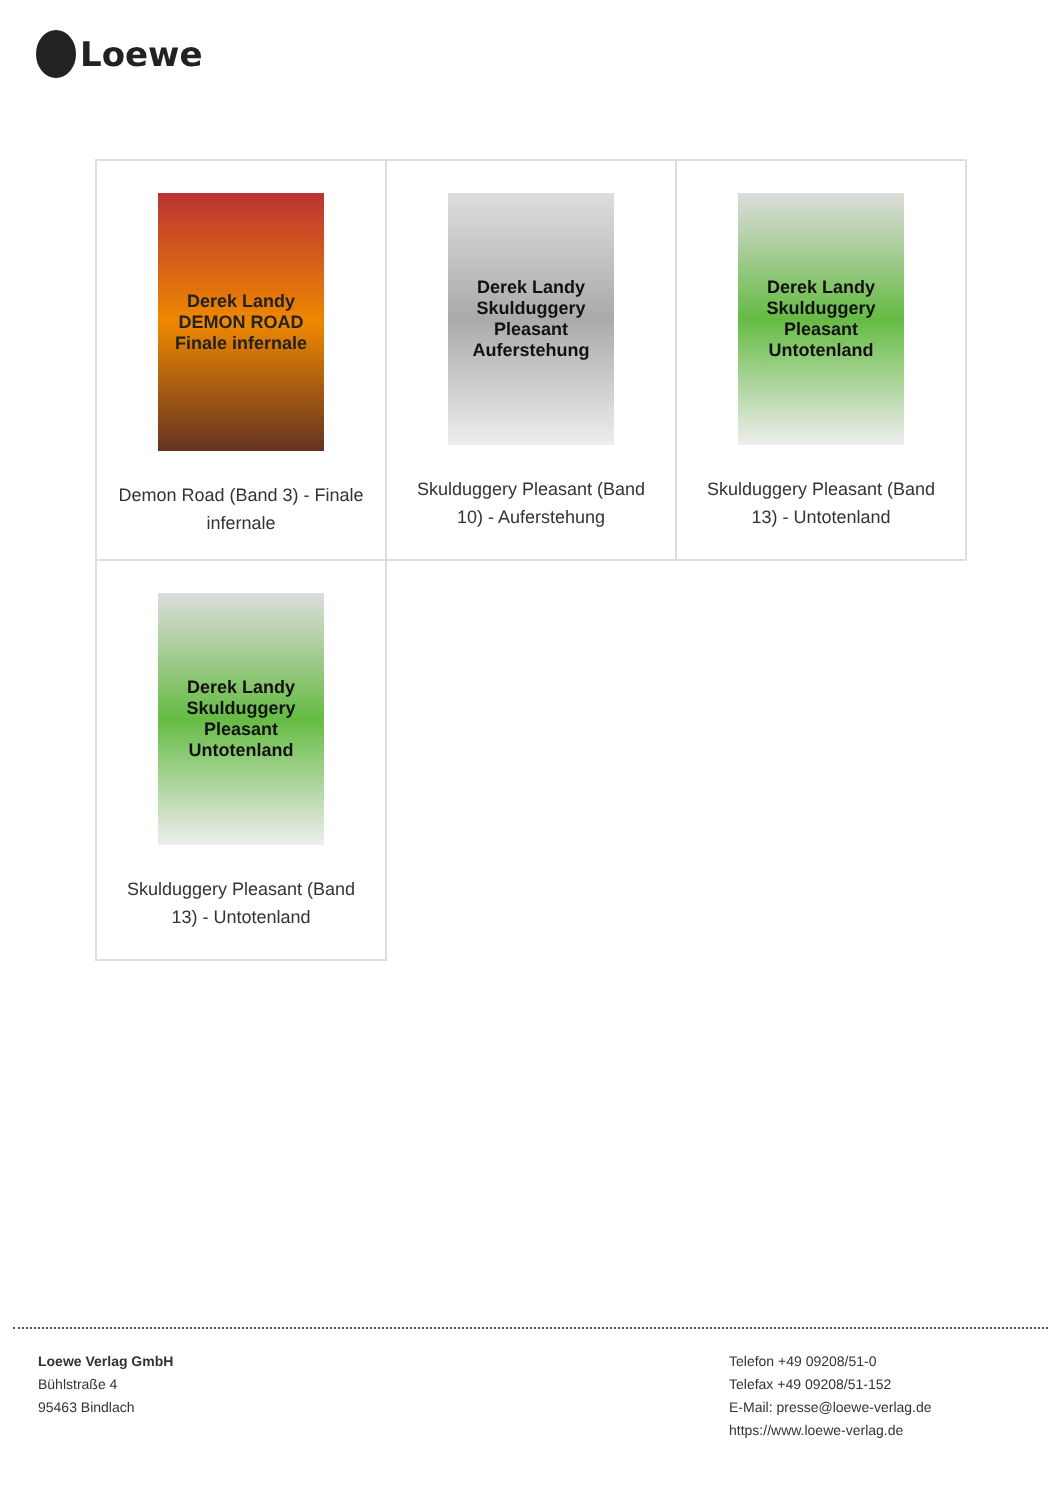Loewe
| Derek Landy DEMON ROAD Finale infernale Demon Road (Band 3) - Finale infernale | Derek Landy Skulduggery Pleasant Auferstehung Skulduggery Pleasant (Band 10) - Auferstehung | Derek Landy Skulduggery Pleasant Untotenland Skulduggery Pleasant (Band 13) - Untotenland |
| Derek Landy Skulduggery Pleasant Untotenland Skulduggery Pleasant (Band 13) - Untotenland | | |
Loewe Verlag GmbH
Bühlstraße 4
95463 Bindlach
Telefon +49 09208/51-0
Telefax +49 09208/51-152
E-Mail: presse@loewe-verlag.de
https://www.loewe-verlag.de